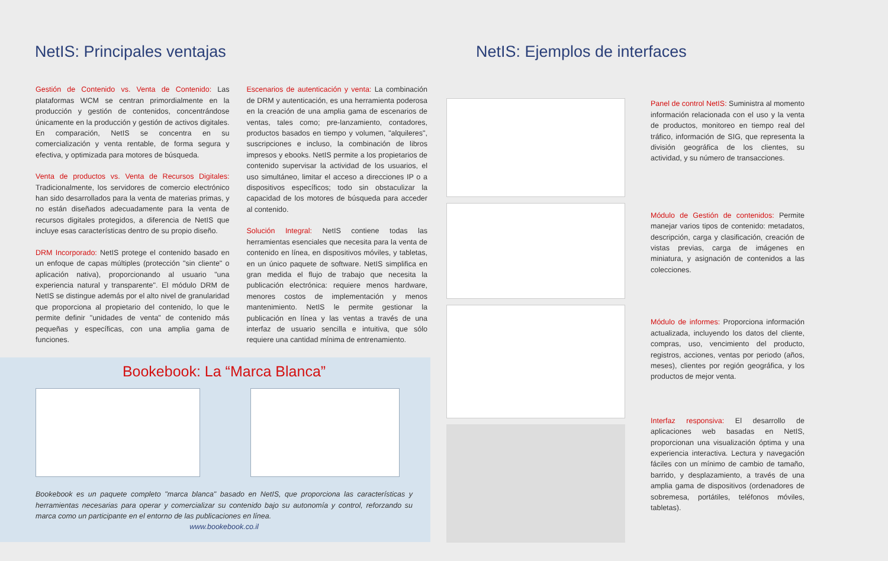NetIS: Principales ventajas
Gestión de Contenido vs. Venta de Contenido: Las plataformas WCM se centran primordialmente en la producción y gestión de contenidos, concentrándose únicamente en la producción y gestión de activos digitales. En comparación, NetIS se concentra en su comercialización y venta rentable, de forma segura y efectiva, y optimizada para motores de búsqueda.
Venta de productos vs. Venta de Recursos Digitales: Tradicionalmente, los servidores de comercio electrónico han sido desarrollados para la venta de materias primas, y no están diseñados adecuadamente para la venta de recursos digitales protegidos, a diferencia de NetIS que incluye esas características dentro de su propio diseño.
DRM Incorporado: NetIS protege el contenido basado en un enfoque de capas múltiples (protección "sin cliente" o aplicación nativa), proporcionando al usuario "una experiencia natural y transparente". El módulo DRM de NetIS se distingue además por el alto nivel de granularidad que proporciona al propietario del contenido, lo que le permite definir "unidades de venta" de contenido más pequeñas y específicas, con una amplia gama de funciones.
Escenarios de autenticación y venta: La combinación de DRM y autenticación, es una herramienta poderosa en la creación de una amplia gama de escenarios de ventas, tales como; pre-lanzamiento, contadores, productos basados en tiempo y volumen, "alquileres", suscripciones e incluso, la combinación de libros impresos y ebooks. NetIS permite a los propietarios de contenido supervisar la actividad de los usuarios, el uso simultáneo, limitar el acceso a direcciones IP o a dispositivos específicos; todo sin obstaculizar la capacidad de los motores de búsqueda para acceder al contenido.
Solución Integral: NetIS contiene todas las herramientas esenciales que necesita para la venta de contenido en línea, en dispositivos móviles, y tabletas, en un único paquete de software. NetIS simplifica en gran medida el flujo de trabajo que necesita la publicación electrónica: requiere menos hardware, menores costos de implementación y menos mantenimiento. NetIS le permite gestionar la publicación en línea y las ventas a través de una interfaz de usuario sencilla e intuitiva, que sólo requiere una cantidad mínima de entrenamiento.
Bookebook: La “Marca Blanca”
Bookebook es un paquete completo "marca blanca" basado en NetIS, que proporciona las características y herramientas necesarias para operar y comercializar su contenido bajo su autonomía y control, reforzando su marca como un participante en el entorno de las publicaciones en línea.
www.bookebook.co.il
NetIS: Ejemplos de interfaces
Panel de control NetIS: Suministra al momento información relacionada con el uso y la venta de productos, monitoreo en tiempo real del tráfico, información de SIG, que representa la división geográfica de los clientes, su actividad, y su número de transacciones.
Módulo de Gestión de contenidos: Permite manejar varios tipos de contenido: metadatos, descripción, carga y clasificación, creación de vistas previas, carga de imágenes en miniatura, y asignación de contenidos a las colecciones.
Módulo de informes: Proporciona información actualizada, incluyendo los datos del cliente, compras, uso, vencimiento del producto, registros, acciones, ventas por periodo (años, meses), clientes por región geográfica, y los productos de mejor venta.
Interfaz responsiva: El desarrollo de aplicaciones web basadas en NetIS, proporcionan una visualización óptima y una experiencia interactiva. Lectura y navegación fáciles con un mínimo de cambio de tamaño, barrido, y desplazamiento, a través de una amplia gama de dispositivos (ordenadores de sobremesa, portátiles, teléfonos móviles, tabletas).